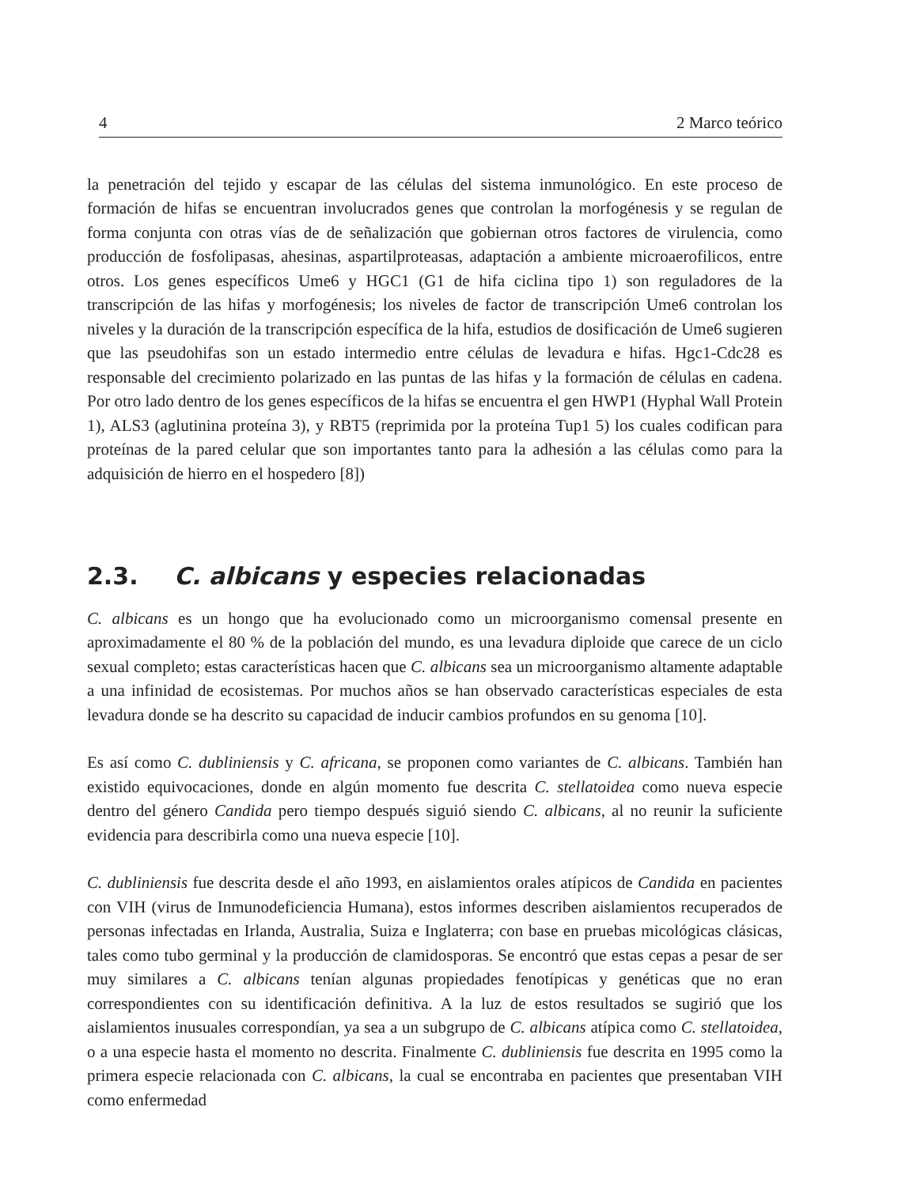4 2 Marco teórico
la penetración del tejido y escapar de las células del sistema inmunológico. En este proceso de formación de hifas se encuentran involucrados genes que controlan la morfogénesis y se regulan de forma conjunta con otras vías de de señalización que gobiernan otros factores de virulencia, como producción de fosfolipasas, ahesinas, aspartilproteasas, adaptación a ambiente microaerofilicos, entre otros. Los genes específicos Ume6 y HGC1 (G1 de hifa ciclina tipo 1) son reguladores de la transcripción de las hifas y morfogénesis; los niveles de factor de transcripción Ume6 controlan los niveles y la duración de la transcripción específica de la hifa, estudios de dosificación de Ume6 sugieren que las pseudohifas son un estado intermedio entre células de levadura e hifas. Hgc1-Cdc28 es responsable del crecimiento polarizado en las puntas de las hifas y la formación de células en cadena. Por otro lado dentro de los genes específicos de la hifas se encuentra el gen HWP1 (Hyphal Wall Protein 1), ALS3 (aglutinina proteína 3), y RBT5 (reprimida por la proteína Tup1 5) los cuales codifican para proteínas de la pared celular que son importantes tanto para la adhesión a las células como para la adquisición de hierro en el hospedero [8])
2.3. C. albicans y especies relacionadas
C. albicans es un hongo que ha evolucionado como un microorganismo comensal presente en aproximadamente el 80 % de la población del mundo, es una levadura diploide que carece de un ciclo sexual completo; estas características hacen que C. albicans sea un microorganismo altamente adaptable a una infinidad de ecosistemas. Por muchos años se han observado características especiales de esta levadura donde se ha descrito su capacidad de inducir cambios profundos en su genoma [10].
Es así como C. dubliniensis y C. africana, se proponen como variantes de C. albicans. También han existido equivocaciones, donde en algún momento fue descrita C. stellatoidea como nueva especie dentro del género Candida pero tiempo después siguió siendo C. albicans, al no reunir la suficiente evidencia para describirla como una nueva especie [10].
C. dubliniensis fue descrita desde el año 1993, en aislamientos orales atípicos de Candida en pacientes con VIH (virus de Inmunodeficiencia Humana), estos informes describen aislamientos recuperados de personas infectadas en Irlanda, Australia, Suiza e Inglaterra; con base en pruebas micológicas clásicas, tales como tubo germinal y la producción de clamidosporas. Se encontró que estas cepas a pesar de ser muy similares a C. albicans tenían algunas propiedades fenotípicas y genéticas que no eran correspondientes con su identificación definitiva. A la luz de estos resultados se sugirió que los aislamientos inusuales correspondían, ya sea a un subgrupo de C. albicans atípica como C. stellatoidea, o a una especie hasta el momento no descrita. Finalmente C. dubliniensis fue descrita en 1995 como la primera especie relacionada con C. albicans, la cual se encontraba en pacientes que presentaban VIH como enfermedad